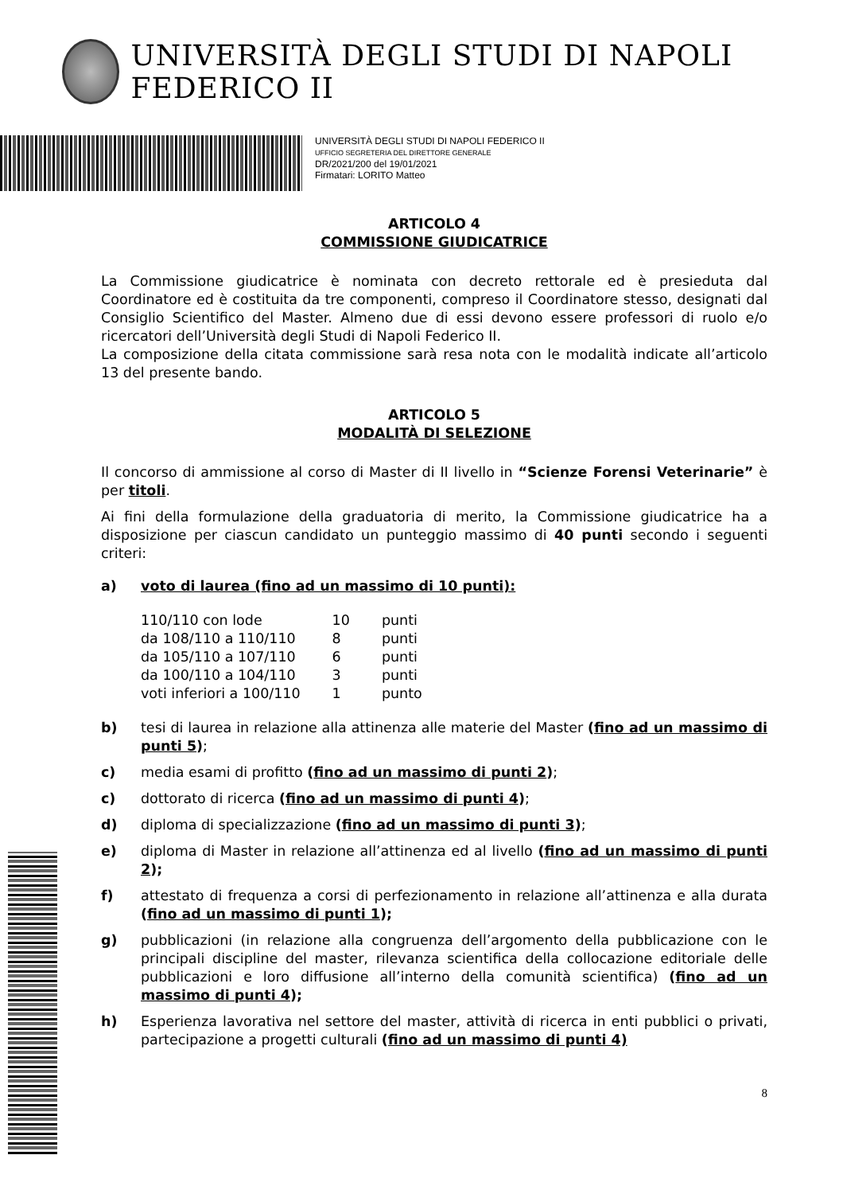UNIVERSITÀ DEGLI STUDI DI NAPOLI FEDERICO II
UNIVERSITÀ DEGLI STUDI DI NAPOLI FEDERICO II
UFFICIO SEGRETERIA DEL DIRETTORE GENERALE
DR/2021/200 del 19/01/2021
Firmatari: LORITO Matteo
ARTICOLO 4
COMMISSIONE GIUDICATRICE
La Commissione giudicatrice è nominata con decreto rettorale ed è presieduta dal Coordinatore ed è costituita da tre componenti, compreso il Coordinatore stesso, designati dal Consiglio Scientifico del Master. Almeno due di essi devono essere professori di ruolo e/o ricercatori dell’Università degli Studi di Napoli Federico II.
La composizione della citata commissione sarà resa nota con le modalità indicate all’articolo 13 del presente bando.
ARTICOLO 5
MODALITÀ DI SELEZIONE
Il concorso di ammissione al corso di Master di II livello in “Scienze Forensi Veterinarie” è per titoli.
Ai fini della formulazione della graduatoria di merito, la Commissione giudicatrice ha a disposizione per ciascun candidato un punteggio massimo di 40 punti secondo i seguenti criteri:
a) voto di laurea (fino ad un massimo di 10 punti):
| 110/110 con lode | 10 | punti |
| da 108/110 a 110/110 | 8 | punti |
| da 105/110 a 107/110 | 6 | punti |
| da 100/110 a 104/110 | 3 | punti |
| voti inferiori a 100/110 | 1 | punto |
b) tesi di laurea in relazione alla attinenza alle materie del Master (fino ad un massimo di punti 5);
c) media esami di profitto (fino ad un massimo di punti 2);
c) dottorato di ricerca (fino ad un massimo di punti 4);
d) diploma di specializzazione (fino ad un massimo di punti 3);
e) diploma di Master in relazione all’attinenza ed al livello (fino ad un massimo di punti 2);
f) attestato di frequenza a corsi di perfezionamento in relazione all’attinenza e alla durata (fino ad un massimo di punti 1);
g) pubblicazioni (in relazione alla congruenza dell’argomento della pubblicazione con le principali discipline del master, rilevanza scientifica della collocazione editoriale delle pubblicazioni e loro diffusione all’interno della comunità scientifica) (fino ad un massimo di punti 4);
h) Esperienza lavorativa nel settore del master, attività di ricerca in enti pubblici o privati, partecipazione a progetti culturali (fino ad un massimo di punti 4)
8